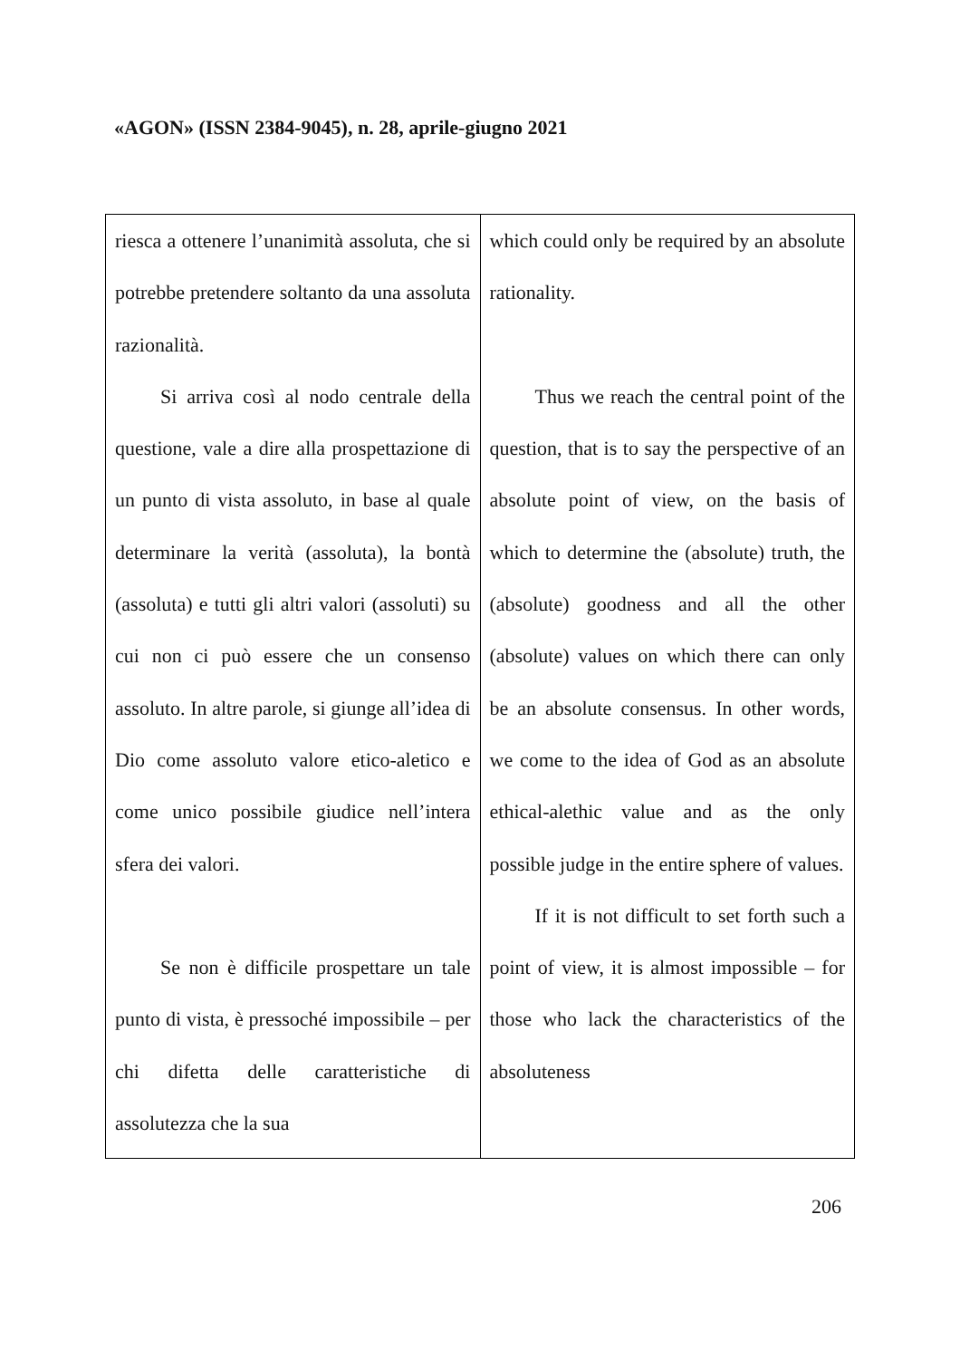«AGON» (ISSN 2384-9045), n. 28, aprile-giugno 2021
| riesca a ottenere l’unanimità assoluta, che si potrebbe pretendere soltanto da una assoluta razionalità. Si arriva così al nodo centrale della questione, vale a dire alla prospettazione di un punto di vista assoluto, in base al quale determinare la verità (assoluta), la bontà (assoluta) e tutti gli altri valori (assoluti) su cui non ci può essere che un consenso assoluto. In altre parole, si giunge all’idea di Dio come assoluto valore etico-aletico e come unico possibile giudice nell’intera sfera dei valori. Se non è difficile prospettare un tale punto di vista, è pressoché impossibile – per chi difetta delle caratteristiche di assolutezza che la sua | which could only be required by an absolute rationality. Thus we reach the central point of the question, that is to say the perspective of an absolute point of view, on the basis of which to determine the (absolute) truth, the (absolute) goodness and all the other (absolute) values on which there can only be an absolute consensus. In other words, we come to the idea of God as an absolute ethical-alethic value and as the only possible judge in the entire sphere of values. If it is not difficult to set forth such a point of view, it is almost impossible – for those who lack the characteristics of the absoluteness |
206